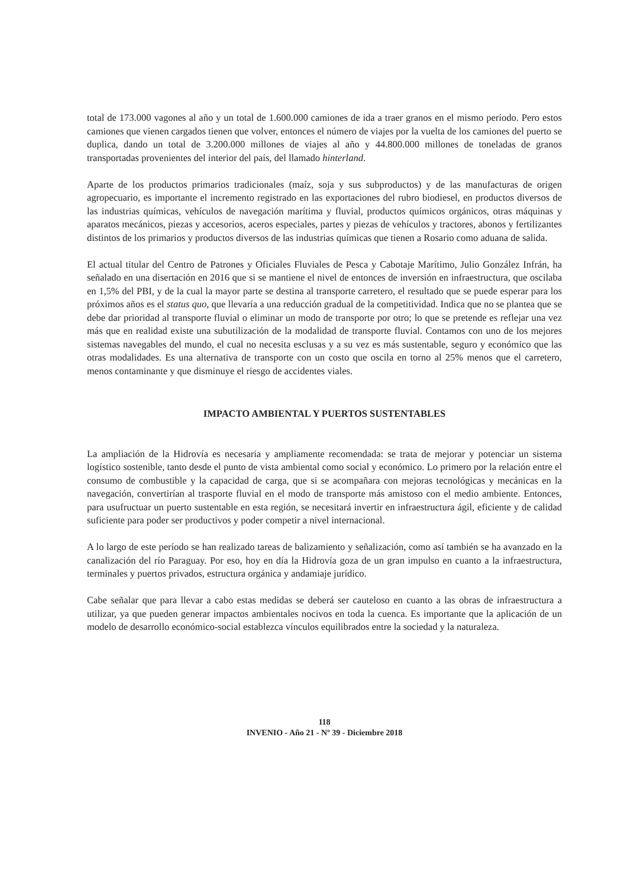total de 173.000 vagones al año y un total de 1.600.000 camiones de ida a traer granos en el mismo período. Pero estos camiones que vienen cargados tienen que volver, entonces el número de viajes por la vuelta de los camiones del puerto se duplica, dando un total de 3.200.000 millones de viajes al año y 44.800.000 millones de toneladas de granos transportadas provenientes del interior del país, del llamado hinterland.
Aparte de los productos primarios tradicionales (maíz, soja y sus subproductos) y de las manufacturas de origen agropecuario, es importante el incremento registrado en las exportaciones del rubro biodiesel, en productos diversos de las industrias químicas, vehículos de navegación marítima y fluvial, productos químicos orgánicos, otras máquinas y aparatos mecánicos, piezas y accesorios, aceros especiales, partes y piezas de vehículos y tractores, abonos y fertilizantes distintos de los primarios y productos diversos de las industrias químicas que tienen a Rosario como aduana de salida.
El actual titular del Centro de Patrones y Oficiales Fluviales de Pesca y Cabotaje Marítimo, Julio González Infrán, ha señalado en una disertación en 2016 que si se mantiene el nivel de entonces de inversión en infraestructura, que oscilaba en 1,5% del PBI, y de la cual la mayor parte se destina al transporte carretero, el resultado que se puede esperar para los próximos años es el status quo, que llevaría a una reducción gradual de la competitividad. Indica que no se plantea que se debe dar prioridad al transporte fluvial o eliminar un modo de transporte por otro; lo que se pretende es reflejar una vez más que en realidad existe una subutilización de la modalidad de transporte fluvial. Contamos con uno de los mejores sistemas navegables del mundo, el cual no necesita esclusas y a su vez es más sustentable, seguro y económico que las otras modalidades. Es una alternativa de transporte con un costo que oscila en torno al 25% menos que el carretero, menos contaminante y que disminuye el riesgo de accidentes viales.
IMPACTO AMBIENTAL Y PUERTOS SUSTENTABLES
La ampliación de la Hidrovía es necesaria y ampliamente recomendada: se trata de mejorar y potenciar un sistema logístico sostenible, tanto desde el punto de vista ambiental como social y económico. Lo primero por la relación entre el consumo de combustible y la capacidad de carga, que si se acompañara con mejoras tecnológicas y mecánicas en la navegación, convertirían al trasporte fluvial en el modo de transporte más amistoso con el medio ambiente. Entonces, para usufructuar un puerto sustentable en esta región, se necesitará invertir en infraestructura ágil, eficiente y de calidad suficiente para poder ser productivos y poder competir a nivel internacional.
A lo largo de este período se han realizado tareas de balizamiento y señalización, como así también se ha avanzado en la canalización del río Paraguay. Por eso, hoy en día la Hidrovía goza de un gran impulso en cuanto a la infraestructura, terminales y puertos privados, estructura orgánica y andamiaje jurídico.
Cabe señalar que para llevar a cabo estas medidas se deberá ser cauteloso en cuanto a las obras de infraestructura a utilizar, ya que pueden generar impactos ambientales nocivos en toda la cuenca. Es importante que la aplicación de un modelo de desarrollo económico-social establezca vínculos equilibrados entre la sociedad y la naturaleza.
118
INVENIO - Año 21 - Nº 39 - Diciembre 2018